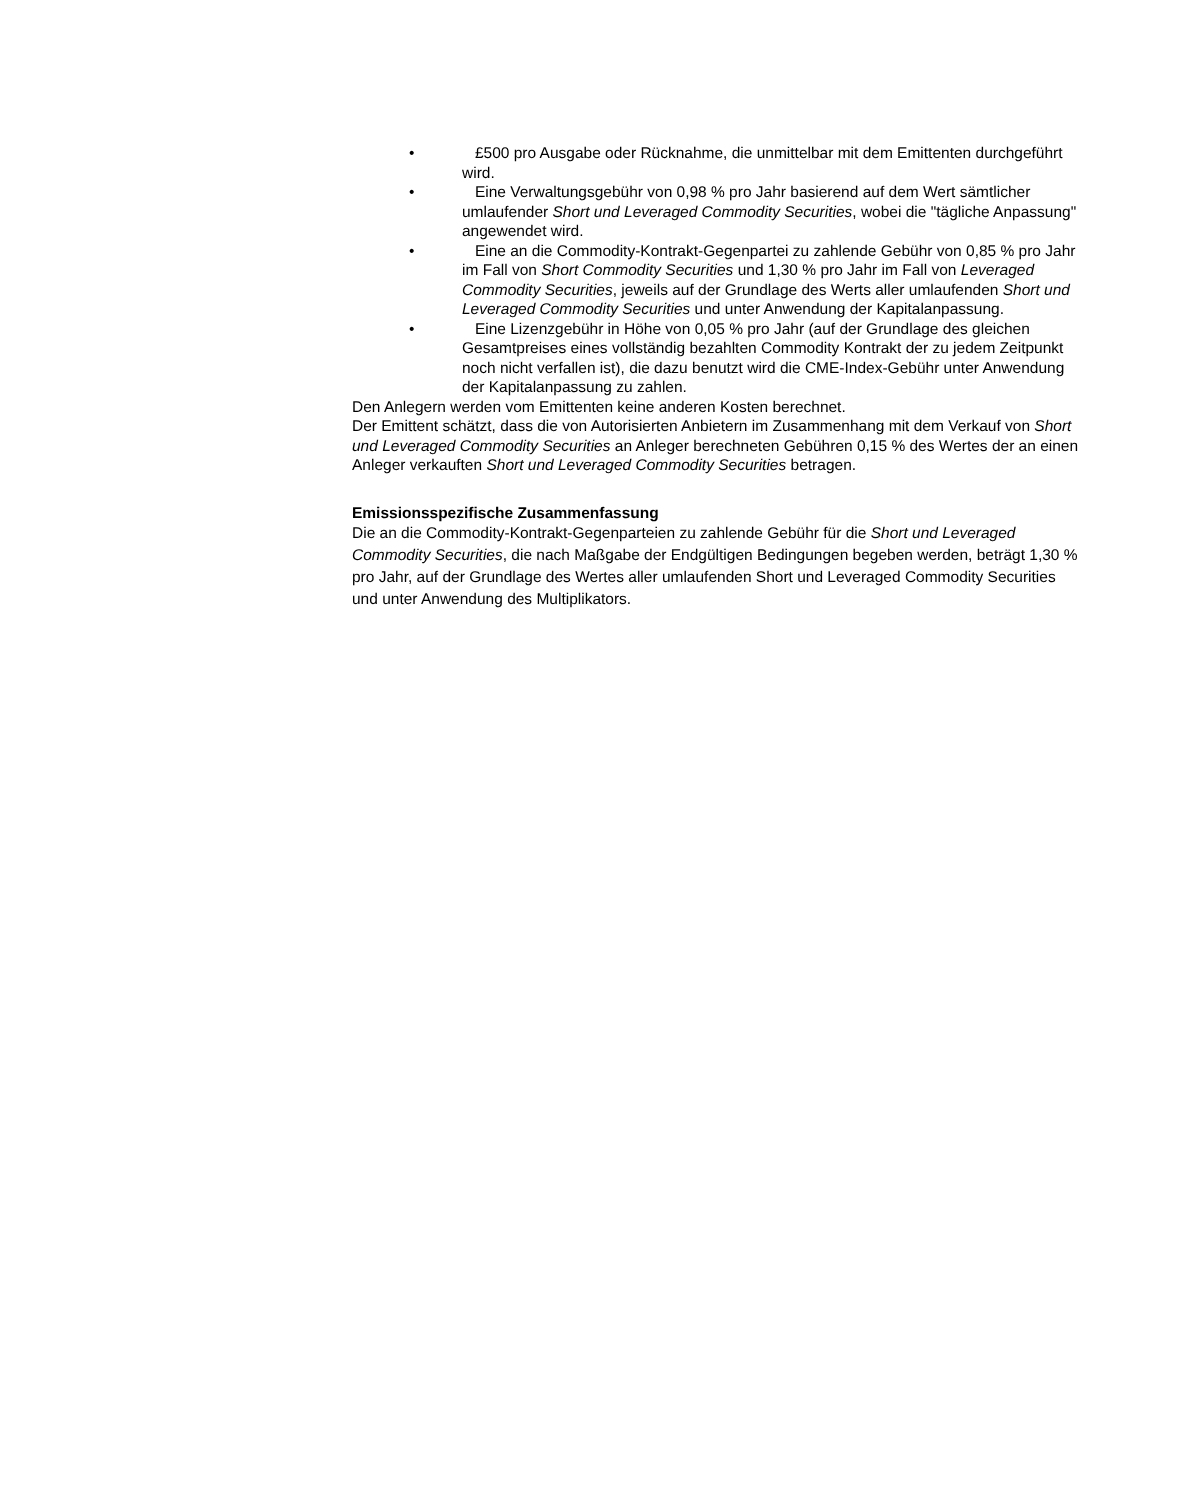• £500 pro Ausgabe oder Rücknahme, die unmittelbar mit dem Emittenten durchgeführt wird.
• Eine Verwaltungsgebühr von 0,98 % pro Jahr basierend auf dem Wert sämtlicher umlaufender Short und Leveraged Commodity Securities, wobei die "tägliche Anpassung" angewendet wird.
• Eine an die Commodity-Kontrakt-Gegenpartei zu zahlende Gebühr von 0,85 % pro Jahr im Fall von Short Commodity Securities und 1,30 % pro Jahr im Fall von Leveraged Commodity Securities, jeweils auf der Grundlage des Werts aller umlaufenden Short und Leveraged Commodity Securities und unter Anwendung der Kapitalanpassung.
• Eine Lizenzgebühr in Höhe von 0,05 % pro Jahr (auf der Grundlage des gleichen Gesamtpreises eines vollständig bezahlten Commodity Kontrakt der zu jedem Zeitpunkt noch nicht verfallen ist), die dazu benutzt wird die CME-Index-Gebühr unter Anwendung der Kapitalanpassung zu zahlen.
Den Anlegern werden vom Emittenten keine anderen Kosten berechnet.
Der Emittent schätzt, dass die von Autorisierten Anbietern im Zusammenhang mit dem Verkauf von Short und Leveraged Commodity Securities an Anleger berechneten Gebühren 0,15 % des Wertes der an einen Anleger verkauften Short und Leveraged Commodity Securities betragen.
Emissionsspezifische Zusammenfassung
Die an die Commodity-Kontrakt-Gegenparteien zu zahlende Gebühr für die Short und Leveraged Commodity Securities, die nach Maßgabe der Endgültigen Bedingungen begeben werden, beträgt 1,30 % pro Jahr, auf der Grundlage des Wertes aller umlaufenden Short und Leveraged Commodity Securities und unter Anwendung des Multiplikators.